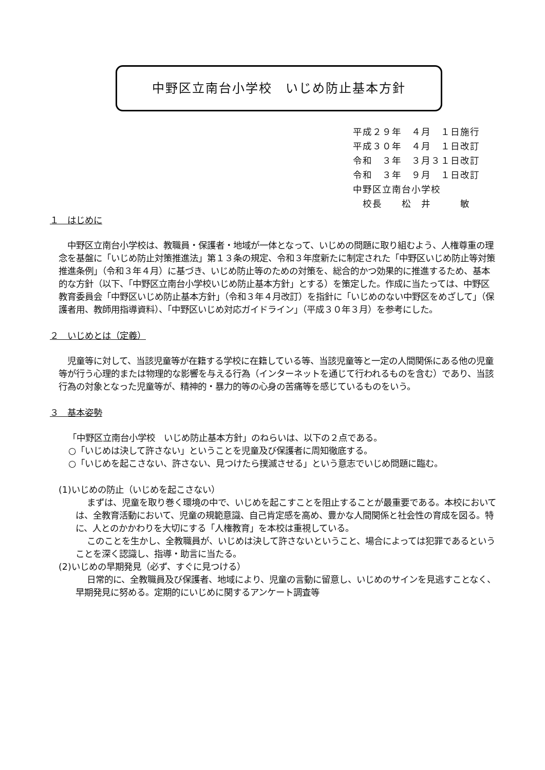中野区立南台小学校　いじめ防止基本方針
平成２９年　４月　１日施行
平成３０年　４月　１日改訂
令和　３年　３月３１日改訂
令和　３年　９月　１日改訂
中野区立南台小学校
　校長　　松　井　　　敏
１　はじめに
中野区立南台小学校は、教職員・保護者・地域が一体となって、いじめの問題に取り組むよう、人権尊重の理念を基盤に「いじめ防止対策推進法」第１３条の規定、令和３年度新たに制定された「中野区いじめ防止等対策推進条例」（令和３年４月）に基づき、いじめ防止等のための対策を、総合的かつ効果的に推進するため、基本的な方針（以下、「中野区立南台小学校いじめ防止基本方針」とする）を策定した。作成に当たっては、中野区教育委員会「中野区いじめ防止基本方針」（令和３年４月改訂）を指針に「いじめのない中野区をめざして」（保護者用、教師用指導資料）、「中野区いじめ対応ガイドライン」（平成３０年３月）を参考にした。
２　いじめとは（定義）
児童等に対して、当該児童等が在籍する学校に在籍している等、当該児童等と一定の人間関係にある他の児童等が行う心理的または物理的な影響を与える行為（インターネットを通じて行われるものを含む）であり、当該行為の対象となった児童等が、精神的・暴力的等の心身の苦痛等を感じているものをいう。
３　基本姿勢
「中野区立南台小学校　いじめ防止基本方針」のねらいは、以下の２点である。
○「いじめは決して許さない」ということを児童及び保護者に周知徹底する。
○「いじめを起こさない、許さない、見つけたら撲滅させる」という意志でいじめ問題に臨む。
(1)いじめの防止（いじめを起こさない）
まずは、児童を取り巻く環境の中で、いじめを起こすことを阻止することが最重要である。本校においては、全教育活動において、児童の規範意識、自己肯定感を高め、豊かな人間関係と社会性の育成を図る。特に、人とのかかわりを大切にする「人権教育」を本校は重視している。
このことを生かし、全教職員が、いじめは決して許さないということ、場合によっては犯罪であるということを深く認識し、指導・助言に当たる。
(2)いじめの早期発見（必ず、すぐに見つける）
日常的に、全教職員及び保護者、地域により、児童の言動に留意し、いじめのサインを見逃すことなく、早期発見に努める。定期的にいじめに関するアンケート調査等